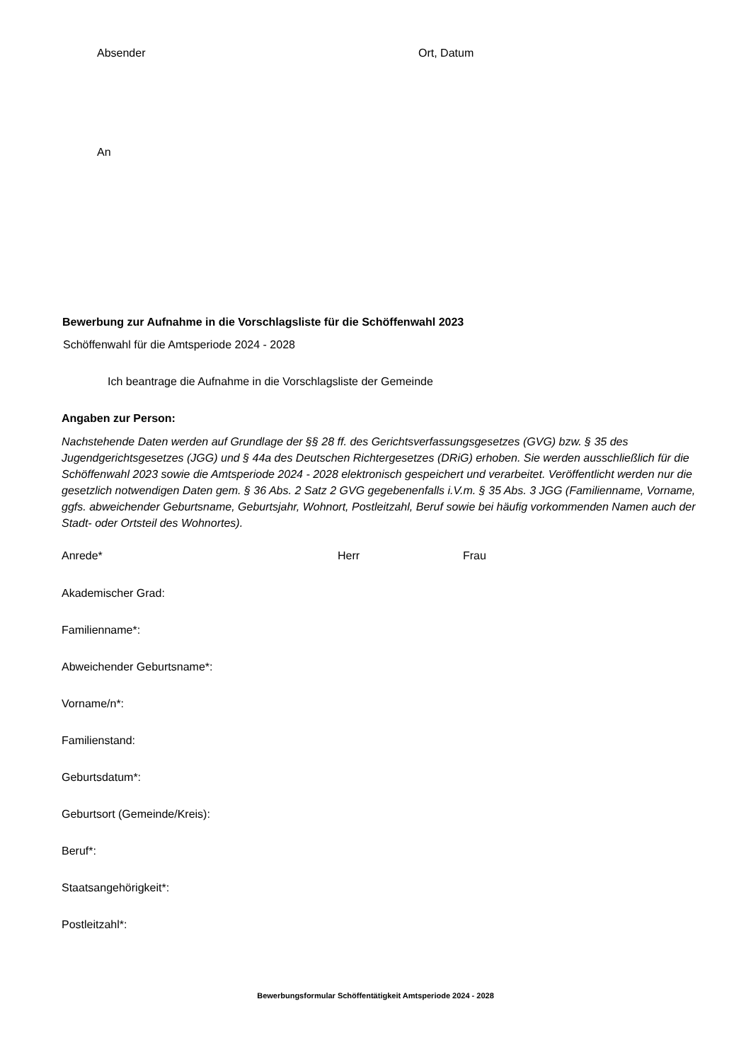Absender Ort, Datum
An
Bewerbung zur Aufnahme in die Vorschlagsliste für die Schöffenwahl 2023
Schöffenwahl für die Amtsperiode 2024 - 2028
Ich beantrage die Aufnahme in die Vorschlagsliste der Gemeinde
Angaben zur Person:
Nachstehende Daten werden auf Grundlage der §§ 28 ff. des Gerichtsverfassungsgesetzes (GVG) bzw. § 35 des Jugendgerichtsgesetzes (JGG) und § 44a des Deutschen Richtergesetzes (DRiG) erhoben. Sie werden ausschließlich für die Schöffenwahl 2023 sowie die Amtsperiode 2024 - 2028 elektronisch gespeichert und verarbeitet. Veröffentlicht werden nur die gesetzlich notwendigen Daten gem. § 36 Abs. 2 Satz 2 GVG gegebenenfalls i.V.m. § 35 Abs. 3 JGG (Familienname, Vorname, ggfs. abweichender Geburtsname, Geburtsjahr, Wohnort, Postleitzahl, Beruf sowie bei häufig vorkommenden Namen auch der Stadt- oder Ortsteil des Wohnortes).
Anrede* Herr Frau
Akademischer Grad:
Familienname*:
Abweichender Geburtsname*:
Vorname/n*:
Familienstand:
Geburtsdatum*:
Geburtsort (Gemeinde/Kreis):
Beruf*:
Staatsangehörigkeit*:
Postleitzahl*:
Bewerbungsformular Schöffentätigkeit Amtsperiode 2024 - 2028